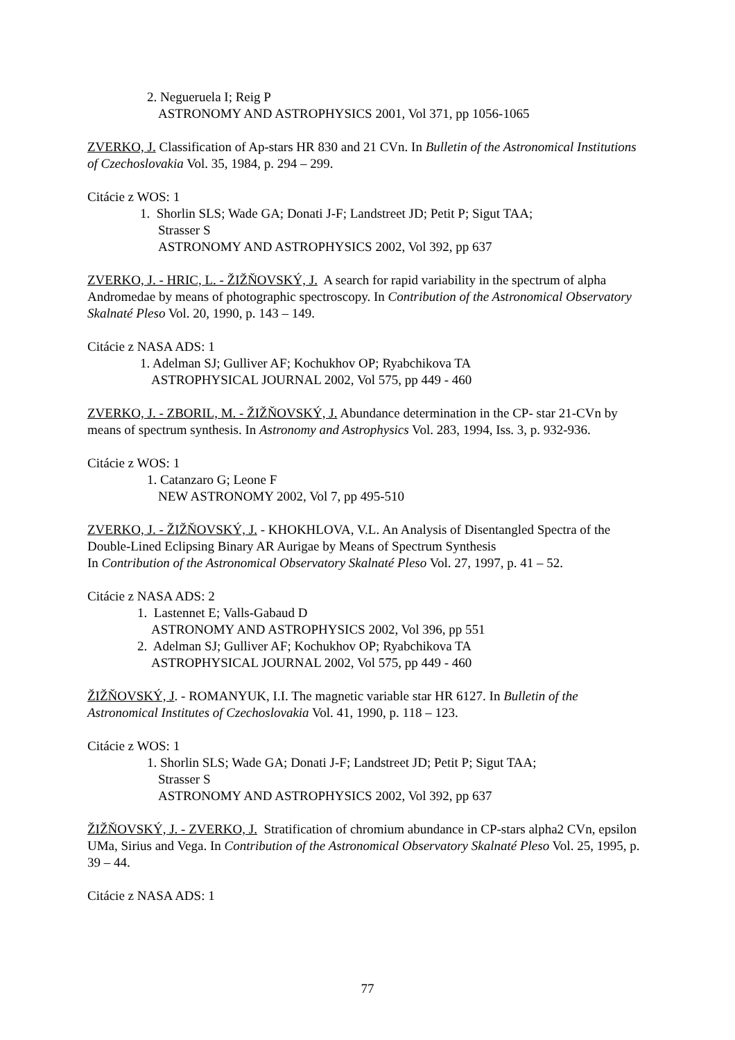2. Negueruela I; Reig P
ASTRONOMY AND ASTROPHYSICS 2001, Vol 371, pp 1056-1065
ZVERKO, J. Classification of Ap-stars HR 830 and 21 CVn. In Bulletin of the Astronomical Institutions of Czechoslovakia Vol. 35, 1984, p. 294 – 299.
Citácie z WOS: 1
1. Shorlin SLS; Wade GA; Donati J-F; Landstreet JD; Petit P; Sigut TAA;
Strasser S
ASTRONOMY AND ASTROPHYSICS 2002, Vol 392, pp 637
ZVERKO, J. - HRIC, L. - ŽIŽŇOVSKÝ, J. A search for rapid variability in the spectrum of alpha Andromedae by means of photographic spectroscopy. In Contribution of the Astronomical Observatory Skalnaté Pleso Vol. 20, 1990, p. 143 – 149.
Citácie z NASA ADS: 1
1. Adelman SJ; Gulliver AF; Kochukhov OP; Ryabchikova TA
ASTROPHYSICAL JOURNAL 2002, Vol 575, pp 449 - 460
ZVERKO, J. - ZBORIL, M. - ŽIŽŇOVSKÝ, J. Abundance determination in the CP- star 21-CVn by means of spectrum synthesis. In Astronomy and Astrophysics Vol. 283, 1994, Iss. 3, p. 932-936.
Citácie z WOS: 1
1. Catanzaro G; Leone F
NEW ASTRONOMY 2002, Vol 7, pp 495-510
ZVERKO, J. - ŽIŽŇOVSKÝ, J. - KHOKHLOVA, V.L. An Analysis of Disentangled Spectra of the Double-Lined Eclipsing Binary AR Aurigae by Means of Spectrum Synthesis
In Contribution of the Astronomical Observatory Skalnaté Pleso Vol. 27, 1997, p. 41 – 52.
Citácie z NASA ADS: 2
1. Lastennet E; Valls-Gabaud D
ASTRONOMY AND ASTROPHYSICS 2002, Vol 396, pp 551
2. Adelman SJ; Gulliver AF; Kochukhov OP; Ryabchikova TA
ASTROPHYSICAL JOURNAL 2002, Vol 575, pp 449 - 460
ŽIŽŇOVSKÝ, J. - ROMANYUK, I.I. The magnetic variable star HR 6127. In Bulletin of the Astronomical Institutes of Czechoslovakia Vol. 41, 1990, p. 118 – 123.
Citácie z WOS: 1
1. Shorlin SLS; Wade GA; Donati J-F; Landstreet JD; Petit P; Sigut TAA;
Strasser S
ASTRONOMY AND ASTROPHYSICS 2002, Vol 392, pp 637
ŽIŽŇOVSKÝ, J. - ZVERKO, J. Stratification of chromium abundance in CP-stars alpha2 CVn, epsilon UMa, Sirius and Vega. In Contribution of the Astronomical Observatory Skalnaté Pleso Vol. 25, 1995, p. 39 – 44.
Citácie z NASA ADS: 1
77